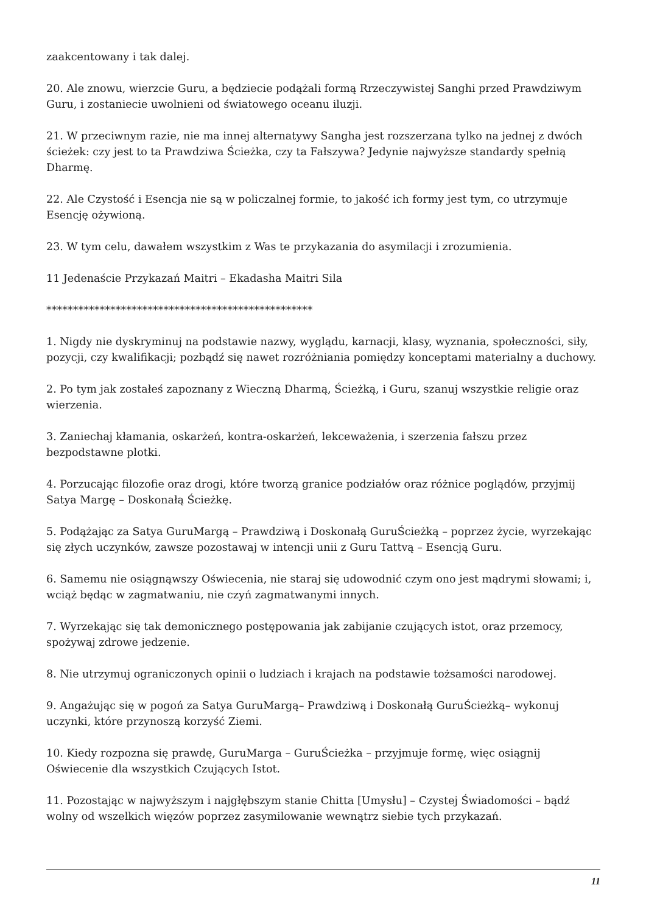zaakcentowany i tak dalej.
20. Ale znowu, wierzcie Guru, a będziecie podążali formą Rrzeczywistej Sanghi przed Prawdziwym Guru, i zostaniecie uwolnieni od światowego oceanu iluzji.
21. W przeciwnym razie, nie ma innej alternatywy Sangha jest rozszerzana tylko na jednej z dwóch ścieżek: czy jest to ta Prawdziwa Ścieżka, czy ta Fałszywa? Jedynie najwyższe standardy spełnią Dharmę.
22. Ale Czystość i Esencja nie są w policzalnej formie, to jakość ich formy jest tym, co utrzymuje Esencję ożywioną.
23. W tym celu, dawałem wszystkim z Was te przykazania do asymilacji i zrozumienia.
11 Jedenaście Przykazań Maitri – Ekadasha Maitri Sila
**************************************************
1. Nigdy nie dyskryminuj na podstawie nazwy, wyglądu, karnacji, klasy, wyznania, społeczności, siły, pozycji, czy kwalifikacji; pozbądź się nawet rozróżniania pomiędzy konceptami materialny a duchowy.
2. Po tym jak zostałeś zapoznany z Wieczną Dharmą, Ścieżką, i Guru, szanuj wszystkie religie oraz wierzenia.
3. Zaniechaj kłamania, oskarżeń, kontra-oskarżeń, lekceważenia, i szerzenia fałszu przez bezpodstawne plotki.
4. Porzucając filozofie oraz drogi, które tworzą granice podziałów oraz różnice poglądów, przyjmij Satya Margę – Doskonałą Ścieżkę.
5. Podążając za Satya GuruMargą – Prawdziwą i Doskonałą GuruŚcieżką – poprzez życie, wyrzekając się złych uczynków, zawsze pozostawaj w intencji unii z Guru Tattvą – Esencją Guru.
6. Samemu nie osiągnąwszy Oświecenia, nie staraj się udowodnić czym ono jest mądrymi słowami; i, wciąż będąc w zagmatwaniu, nie czyń zagmatwanymi innych.
7. Wyrzekając się tak demonicznego postępowania jak zabijanie czujących istot, oraz przemocy, spożywaj zdrowe jedzenie.
8. Nie utrzymuj ograniczonych opinii o ludziach i krajach na podstawie tożsamości narodowej.
9. Angażując się w pogoń za Satya GuruMargą– Prawdziwą i Doskonałą GuruŚcieżką– wykonuj uczynki, które przynoszą korzyść Ziemi.
10. Kiedy rozpozna się prawdę, GuruMarga – GuruŚcieżka – przyjmuje formę, więc osiągnij Oświecenie dla wszystkich Czujących Istot.
11. Pozostając w najwyższym i najgłębszym stanie Chitta [Umysłu] – Czystej Świadomości – bądź wolny od wszelkich więzów poprzez zasymilowanie wewnątrz siebie tych przykazań.
11